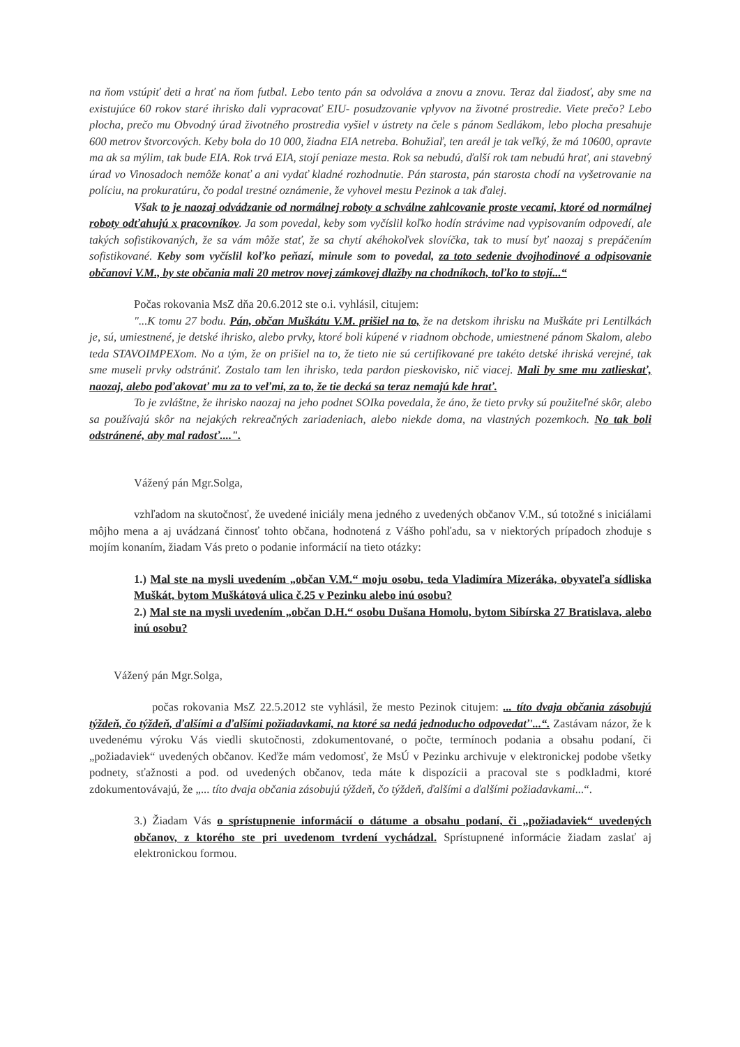na ňom vstúpiť deti a hrať na ňom futbal. Lebo tento pán sa odvoláva a znovu a znovu. Teraz dal žiadosť, aby sme na existujúce 60 rokov staré ihrisko dali vypracovať EIU- posudzovanie vplyvov na životné prostredie. Viete prečo? Lebo plocha, prečo mu Obvodný úrad životného prostredia vyšiel v ústrety na čele s pánom Sedlákom, lebo plocha presahuje 600 metrov štvorcových. Keby bola do 10 000, žiadna EIA netreba. Bohužiaľ, ten areál je tak veľký, že má 10600, opravte ma ak sa mýlim, tak bude EIA. Rok trvá EIA, stojí peniaze mesta. Rok sa nebudú, ďalší rok tam nebudú hrať, ani stavebný úrad vo Vinosadoch nemôže konať a ani vydať kladné rozhodnutie. Pán starosta, pán starosta chodí na vyšetrovanie na políciu, na prokuratúru, čo podal trestné oznámenie, že vyhovel mestu Pezinok a tak ďalej.
Však to je naozaj odvádzanie od normálnej roboty a schválne zahlcovanie proste vecami, ktoré od normálnej roboty odťahujú x pracovníkov. Ja som povedal, keby som vyčíslil koľko hodín strávime nad vypisovaním odpovedí, ale takých sofistikovaných, že sa vám môže stať, že sa chytí akéhokoľvek slovíčka, tak to musí byť naozaj s prepáčením sofistikované. Keby som vyčíslil koľko peňazí, minule som to povedal, za toto sedenie dvojhodinové a odpisovanie občanovi V.M., by ste občania mali 20 metrov novej zámkovej dlažby na chodníkoch, toľko to stojí...“
Počas rokovania MsZ dňa 20.6.2012 ste o.i. vyhlásil, citujem:
"...K tomu 27 bodu. Pán, občan Muškátu V.M. prišiel na to, že na detskom ihrisku na Muškáte pri Lentilkách je, sú, umiestnené, je detské ihrisko, alebo prvky, ktoré boli kúpené v riadnom obchode, umiestnené pánom Skalom, alebo teda STAVOIMPEXom. No a tým, že on prišiel na to, že tieto nie sú certifikované pre takéto detské ihriská verejné, tak sme museli prvky odstrániť. Zostalo tam len ihrisko, teda pardon pieskovisko, nič viacej. Mali by sme mu zatlieskať, naozaj, alebo poďakovať mu za to veľmi, za to, že tie decká sa teraz nemajú kde hrať.
To je zvláštne, že ihrisko naozaj na jeho podnet SOIka povedala, že áno, že tieto prvky sú použiteľné skôr, alebo sa používajú skôr na nejakých rekreačných zariadeniach, alebo niekde doma, na vlastných pozemkoch. No tak boli odstránené, aby mal radosť....".
Vážený pán Mgr.Solga,
vzhľadom na skutočnosť, že uvedené iniciály mena jedného z uvedených občanov V.M., sú totožné s iniciálami môjho mena a aj uvádzaná činnosť tohto občana, hodnotená z Vášho pohľadu, sa v niektorých prípadoch zhoduje s mojím konaním, žiadam Vás preto o podanie informácií na tieto otázky:
1.) Mal ste na mysli uvedením „občan V.M.“ moju osobu, teda Vladimíra Mizeráka, obyvateľa sídliska Muškát, bytom Muškátová ulica č.25 v Pezinku alebo inú osobu?
2.) Mal ste na mysli uvedením „občan D.H.“ osobu Dušana Homolu, bytom Sibírska 27 Bratislava, alebo inú osobu?
Vážený pán Mgr.Solga,
počas rokovania MsZ 22.5.2012 ste vyhlásil, že mesto Pezinok citujem: ... títo dvaja občania zásobujú týždeň, čo týždeň, ďalšími a ďalšími požiadavkami, na ktoré sa nedá jednoducho odpovedať'...“. Zastávam názor, že k uvedenému výroku Vás viedli skutočnosti, zdokumentované, o počte, termínoch podania a obsahu podaní, či „požiadaviek“ uvedených občanov. Keďže mám vedomosť, že MsÚ v Pezinku archivuje v elektronickej podobe všetky podnety, sťažnosti a pod. od uvedených občanov, teda máte k dispozícii a pracoval ste s podkladmi, ktoré zdokumentovávajú, že „... títo dvaja občania zásobujú týždeň, čo týždeň, ďalšími a ďalšími požiadavkami...“.
3.) Žiadam Vás o sprístupnenie informácií o dátume a obsahu podaní, či „požiadaviek“ uvedených občanov, z ktorého ste pri uvedenom tvrdení vychádzal. Sprístupnené informácie žiadam zaslať aj elektronickou formou.